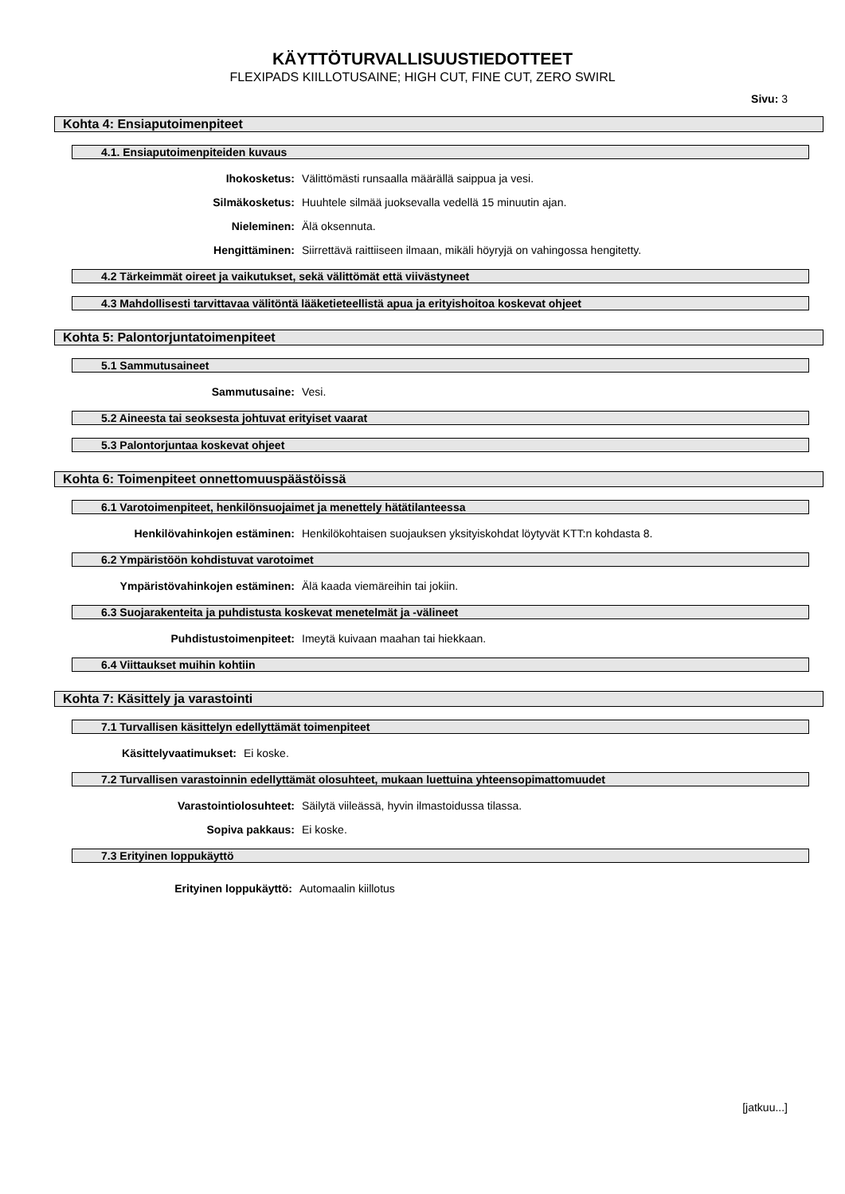KÄYTTÖTURVALLISUUSTIEDOTTEET
FLEXIPADS KIILLOTUSAINE; HIGH CUT, FINE CUT, ZERO SWIRL
Sivu: 3
Kohta 4: Ensiaputoimenpiteet
4.1. Ensiaputoimenpiteiden kuvaus
Ihokosketus: Välittömästi runsaalla määrällä saippua ja vesi.
Silmäkosketus: Huuhtele silmää juoksevalla vedellä 15 minuutin ajan.
Nieleminen: Älä oksennuta.
Hengittäminen: Siirrettävä raittiiseen ilmaan, mikäli höyryjä on vahingossa hengitetty.
4.2 Tärkeimmät oireet ja vaikutukset, sekä välittömät että viivästyneet
4.3 Mahdollisesti tarvittavaa välitöntä lääketieteellistä apua ja erityishoitoa koskevat ohjeet
Kohta 5: Palontorjuntatoimenpiteet
5.1 Sammutusaineet
Sammutusaine: Vesi.
5.2 Aineesta tai seoksesta johtuvat erityiset vaarat
5.3 Palontorjuntaa koskevat ohjeet
Kohta 6: Toimenpiteet onnettomuuspäästöissä
6.1 Varotoimenpiteet, henkilönsuojaimet ja menettely hätätilanteessa
Henkilövahinkojen estäminen: Henkilökohtaisen suojauksen yksityiskohdat löytyvät KTT:n kohdasta 8.
6.2 Ympäristöön kohdistuvat varotoimet
Ympäristövahinkojen estäminen: Älä kaada viemäreihin tai jokiin.
6.3 Suojarakenteita ja puhdistusta koskevat menetelmät ja -välineet
Puhdistustoimenpiteet: Imeytä kuivaan maahan tai hiekkaan.
6.4 Viittaukset muihin kohtiin
Kohta 7: Käsittely ja varastointi
7.1 Turvallisen käsittelyn edellyttämät toimenpiteet
Käsittelyvaatimukset: Ei koske.
7.2 Turvallisen varastoinnin edellyttämät olosuhteet, mukaan luettuina yhteensopimattomuudet
Varastointiolosuhteet: Säilytä viileässä, hyvin ilmastoidussa tilassa.
Sopiva pakkaus: Ei koske.
7.3 Erityinen loppukäyttö
Erityinen loppukäyttö: Automaalin kiillotus
[jatkuu...]